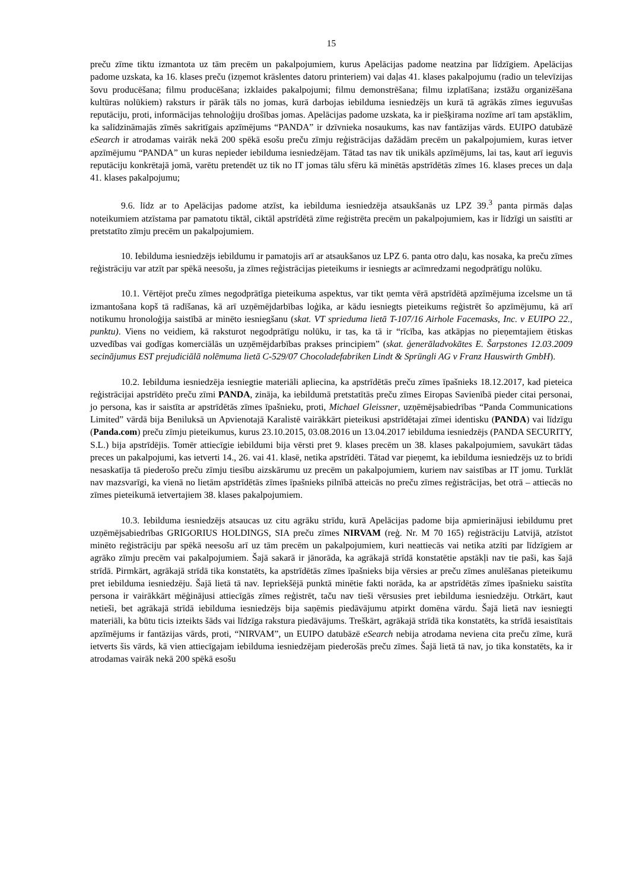15
preču zīme tiktu izmantota uz tām precēm un pakalpojumiem, kurus Apelācijas padome neatzina par līdzīgiem. Apelācijas padome uzskata, ka 16. klases preču (izņemot krāslentes datoru printeriem) vai daļas 41. klases pakalpojumu (radio un televīzijas šovu producēšana; filmu producēšana; izklaides pakalpojumi; filmu demonstrēšana; filmu izplatīšana; izstāžu organizēšana kultūras nolūkiem) raksturs ir pārāk tāls no jomas, kurā darbojas iebilduma iesniedzējs un kurā tā agrākās zīmes ieguvušas reputāciju, proti, informācijas tehnoloģiju drošības jomas. Apelācijas padome uzskata, ka ir piešķirama nozīme arī tam apstāklim, ka salīdzināmajās zīmēs sakritīgais apzīmējums “PANDA” ir dzīvnieka nosaukums, kas nav fantāzijas vārds. EUIPO datubāzē eSearch ir atrodamas vairāk nekā 200 spēkā esošu preču zīmju reģistrācijas dažādām precēm un pakalpojumiem, kuras ietver apzīmējumu “PANDA” un kuras nepieder iebilduma iesniedzējam. Tātad tas nav tik unikāls apzīmējums, lai tas, kaut arī ieguvis reputāciju konkrētajā jomā, varētu pretendēt uz tik no IT jomas tālu sfēru kā minētās apstrīdētās zīmes 16. klases preces un daļa 41. klases pakalpojumu;
9.6. līdz ar to Apelācijas padome atzīst, ka iebilduma iesniedzēja atsaukšanās uz LPZ 39.<sup>3</sup> panta pirmās daļas noteikumiem atzīstama par pamatotu tiktāl, ciktāl apstrīdētā zīme reģistrēta precēm un pakalpojumiem, kas ir līdzīgi un saistīti ar pretstatīto zīmju precēm un pakalpojumiem.
10. Iebilduma iesniedzējs iebildumu ir pamatojis arī ar atsaukšanos uz LPZ 6. panta otro daļu, kas nosaka, ka preču zīmes reģistrāciju var atzīt par spēkā neesošu, ja zīmes reģistrācijas pieteikums ir iesniegts ar acīmredzami negodprātīgu nolūku.
10.1. Vērtējot preču zīmes negodprātīga pieteikuma aspektus, var tikt ņemta vērā apstrīdētā apzīmējuma izcelsme un tā izmantošana kopš tā radīšanas, kā arī uzņēmējdarbības loģika, ar kādu iesniegts pieteikums reģistrēt šo apzīmējumu, kā arī notikumu hronoloģija saistībā ar minēto iesniegšanu (skat. VT sprieduma lietā T-107/16 Airhole Facemasks, Inc. v EUIPO 22., punktu). Viens no veidiem, kā raksturot negodprātīgu nolūku, ir tas, ka tā ir “rīcība, kas atkāpjas no pieņemtajiem ētiskas uzvedības vai godīgas komerciālās un uzņēmējdarbības prakses principiem” (skat. ģenerāladvokātes E. Šarpstones 12.03.2009 secinājumus EST prejudiciālā nolēmuma lietā C-529/07 Chocoladefabriken Lindt & Sprüngli AG v Franz Hauswirth GmbH).
10.2. Iebilduma iesniedzēja iesniegtie materiāli apliecina, ka apstrīdētās preču zīmes īpašnieks 18.12.2017, kad pieteica reģistrācijai apstrīdēto preču zīmi PANDA, zināja, ka iebildumā pretstatītās preču zīmes Eiropas Savienībā pieder citai personai, jo persona, kas ir saistīta ar apstrīdētās zīmes īpašnieku, proti, Michael Gleissner, uzņēmējsabiedrības “Panda Communications Limited” vārdā bija Beniluksā un Apvienotajā Karalistē vairākkārt pieteikusi apstrīdētajai zīmei identisku (PANDA) vai līdzīgu (Panda.com) preču zīmju pieteikumus, kurus 23.10.2015, 03.08.2016 un 13.04.2017 iebilduma iesniedzējs (PANDA SECURITY, S.L.) bija apstrīdējis. Tomēr attiecīgie iebildumi bija vērsti pret 9. klases precēm un 38. klases pakalpojumiem, savukārt tādas preces un pakalpojumi, kas ietverti 14., 26. vai 41. klasē, netika apstrīdēti. Tātad var pieņemt, ka iebilduma iesniedzējs uz to brīdi nesaskatīja tā piederošo preču zīmju tiesību aizskārumu uz precēm un pakalpojumiem, kuriem nav saistības ar IT jomu. Turklāt nav mazsvarīgi, ka vienā no lietām apstrīdētās zīmes īpašnieks pilnībā atteicās no preču zīmes reģistrācijas, bet otrā – attiecās no zīmes pieteikumā ietvertajiem 38. klases pakalpojumiem.
10.3. Iebilduma iesniedzējs atsaucas uz citu agrāku strīdu, kurā Apelācijas padome bija apmierinājusi iebildumu pret uzņēmējsabiedrības GRIGORIUS HOLDINGS, SIA preču zīmes NIRVAM (reģ. Nr. M 70 165) reģistrāciju Latvijā, atzīstot minēto reģistrāciju par spēkā neesošu arī uz tām precēm un pakalpojumiem, kuri neattiecās vai netika atzīti par līdzīgiem ar agrāko zīmju precēm vai pakalpojumiem. Šajā sakarā ir jānorāda, ka agrākajā strīdā konstatētie apstākļi nav tie paši, kas šajā strīdā. Pirmkārt, agrākajā strīdā tika konstatēts, ka apstrīdētās zīmes īpašnieks bija vērsies ar preču zīmes anulēšanas pieteikumu pret iebilduma iesniedzēju. Šajā lietā tā nav. Iepriekšējā punktā minētie fakti norāda, ka ar apstrīdētās zīmes īpašnieku saistīta persona ir vairākkārt mēģinājusi attiecīgās zīmes reģistrēt, taču nav tieši vērsusies pret iebilduma iesniedzēju. Otrkārt, kaut netieši, bet agrākajā strīdā iebilduma iesniedzējs bija saņēmis piedāvājumu atpirkt domēna vārdu. Šajā lietā nav iesniegti materiāli, ka būtu ticis izteikts šāds vai līdzīga rakstura piedāvājums. Treškārt, agrākajā strīdā tika konstatēts, ka strīdā iesaistītais apzīmējums ir fantāzijas vārds, proti, “NIRVAM”, un EUIPO datubāzē eSearch nebija atrodama neviena cita preču zīme, kurā ietverts šis vārds, kā vien attiecīgajam iebilduma iesniedzējam piederošās preču zīmes. Šajā lietā tā nav, jo tika konstatēts, ka ir atrodamas vairāk nekā 200 spēkā esošu